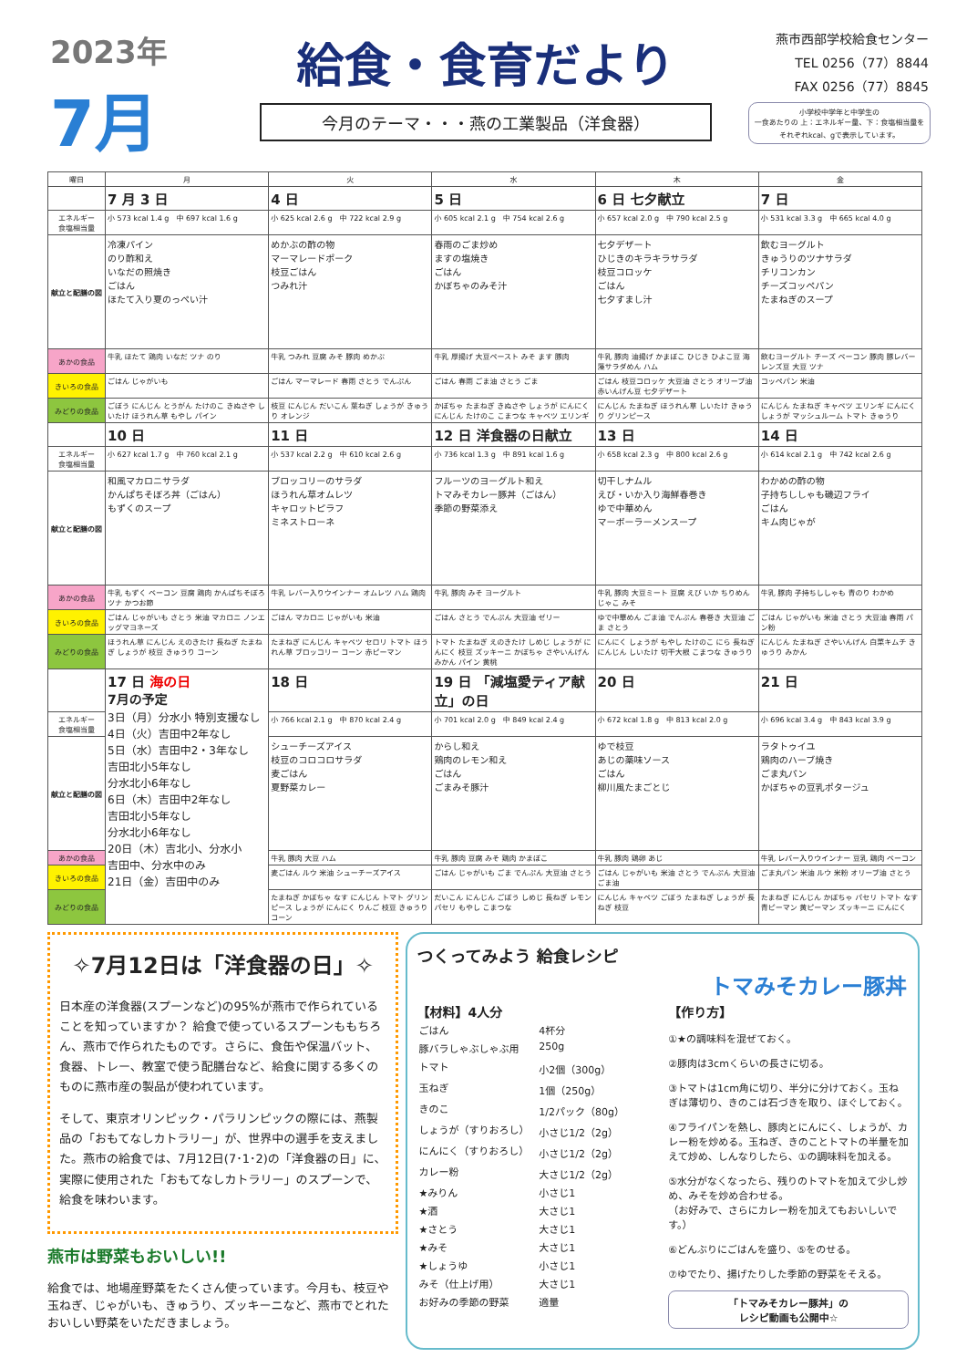2023年
7月
給食・食育だより
今月のテーマ・・・燕の工業製品（洋食器）
燕市西部学校給食センター
TEL 0256（77）8844
FAX 0256（77）8845
小学校中学年と中学生の
一食あたりの 上：エネルギー量、下：食塩相当量を
それぞれkcal、gで表示しています。
| 曜日 | 月 | 火 | 水 | 木 | 金 |
| --- | --- | --- | --- | --- | --- |
| | 7 月 3 日 | 4 日 | 5 日 | 6 日 七夕献立 | 7 日 |
| エネルギー 食塩相当量 | 小 573 kcal 1.4 g 中 697 kcal 1.6 g | 小 625 kcal 2.6 g 中 722 kcal 2.9 g | 小 605 kcal 2.1 g 中 754 kcal 2.6 g | 小 657 kcal 2.0 g 中 790 kcal 2.5 g | 小 531 kcal 3.3 g 中 665 kcal 4.0 g |
| 献立と配膳の図 | 冷凍パイン のり酢和え いなだの照焼き ごはん ほたて入り夏のっぺい汁 | めかぶの酢の物 マーマレードポーク 枝豆ごはん つみれ汁 | 春雨のごま炒め ますの塩焼き ごはん かぼちゃのみそ汁 | 七夕デザート ひじきのキラキラサラダ 枝豆コロッケ ごはん 七夕すまし汁 | 飲むヨーグルト きゅうりのツナサラダ チリコンカン チーズコッペパン たまねぎのスープ |
| あかの食品 | 牛乳 ほたて 鶏肉 いなだ ツナ のり | 牛乳 つみれ 豆腐 みそ 豚肉 めかぶ | 牛乳 厚揚げ 大豆ペースト みそ ます 豚肉 | 牛乳 豚肉 油揚げ かまぼこ ひじき ひよこ豆 海藻サラダめん ハム | 飲むヨーグルト チーズ ベーコン 豚肉 豚レバー レンズ豆 大豆 ツナ |
| きいろの食品 | ごはん じゃがいも | ごはん マーマレード 春雨 さとう でんぷん | ごはん 春雨 ごま油 さとう ごま | ごはん 枝豆コロッケ 大豆油 さとう オリーブ油 赤いんげん豆 七夕デザート | コッペパン 米油 |
| みどりの食品 | ごぼう にんじん とうがん たけのこ きぬさや しいたけ ほうれん草 もやし パイン | 枝豆 にんじん だいこん 葉ねぎ しょうが きゅうり オレンジ | かぼちゃ たまねぎ きぬさや しょうが にんにく にんじん たけのこ こまつな キャベツ エリンギ | にんじん たまねぎ ほうれん草 しいたけ きゅうり グリンピース | にんじん たまねぎ キャベツ エリンギ にんにく しょうが マッシュルーム トマト きゅうり |
| | 10 日 | 11 日 | 12 日 洋食器の日献立 | 13 日 | 14 日 |
| エネルギー 食塩相当量 | 小 627 kcal 1.7 g 中 760 kcal 2.1 g | 小 537 kcal 2.2 g 中 610 kcal 2.6 g | 小 736 kcal 1.3 g 中 891 kcal 1.6 g | 小 658 kcal 2.3 g 中 800 kcal 2.6 g | 小 614 kcal 2.1 g 中 742 kcal 2.6 g |
| 献立と配膳の図 | 和風マカロニサラダ かんぱちそぼろ丼（ごはん） もずくのスープ | ブロッコリーのサラダ ほうれん草オムレツ キャロットピラフ ミネストローネ | フルーツのヨーグルト和え トマみそカレー豚丼（ごはん） 季節の野菜添え | 切干しナムル えび・いか入り海鮮春巻き ゆで中華めん マーボーラーメンスープ | わかめの酢の物 子持ちししゃも磯辺フライ ごはん キム肉じゃが |
| あかの食品 | 牛乳 もずく ベーコン 豆腐 鶏肉 かんぱちそぼろ ツナ かつお節 | 牛乳 レバー入りウインナー オムレツ ハム 鶏肉 | 牛乳 豚肉 みそ ヨーグルト | 牛乳 豚肉 大豆ミート 豆腐 えび いか ちりめんじゃこ みそ | 牛乳 豚肉 子持ちししゃも 青のり わかめ |
| きいろの食品 | ごはん じゃがいも さとう 米油 マカロニ ノンエッグマヨネーズ | ごはん マカロニ じゃがいも 米油 | ごはん さとう でんぷん 大豆油 ゼリー | ゆで中華めん ごま油 でんぷん 春巻き 大豆油 ごま さとう | ごはん じゃがいも 米油 さとう 大豆油 春雨 パン粉 |
| みどりの食品 | ほうれん草 にんじん えのきたけ 長ねぎ たまねぎ しょうが 枝豆 きゅうり コーン | たまねぎ にんじん キャベツ セロリ トマト ほうれん草 ブロッコリー コーン 赤ピーマン | トマト たまねぎ えのきたけ しめじ しょうが にんにく 枝豆 ズッキーニ かぼちゃ さやいんげん みかん パイン 黄桃 | にんにく しょうが もやし たけのこ にら 長ねぎ にんじん しいたけ 切干大根 こまつな きゅうり | にんじん たまねぎ さやいんげん 白菜キムチ きゅうり みかん |
| | 17 日 海の日 7月の予定 3日（月）分水小 特別支援なし 4日（火）吉田中2年なし 5日（水）吉田中2・3年なし 吉田北小5年なし 分水北小6年なし 6日（木）吉田中2年なし 吉田北小5年なし 分水北小6年なし 20日（木）吉北小、分水小 吉田中、分水中のみ 21日（金）吉田中のみ | 18 日 | 19 日 「減塩愛ティア献立」の日 | 20 日 | 21 日 |
| エネルギー 食塩相当量 | | 小 766 kcal 2.1 g 中 870 kcal 2.4 g | 小 701 kcal 2.0 g 中 849 kcal 2.4 g | 小 672 kcal 1.8 g 中 813 kcal 2.0 g | 小 696 kcal 3.4 g 中 843 kcal 3.9 g |
| 献立と配膳の図 | | シューチーズアイス 枝豆のコロコロサラダ 麦ごはん 夏野菜カレー | からし和え 鶏肉のレモン和え ごはん ごまみそ豚汁 | ゆで枝豆 あじの薬味ソース ごはん 柳川風たまごとじ | ラタトゥイユ 鶏肉のハーブ焼き ごま丸パン かぼちゃの豆乳ポタージュ |
| あかの食品 | | 牛乳 豚肉 大豆 ハム | 牛乳 豚肉 豆腐 みそ 鶏肉 かまぼこ | 牛乳 豚肉 鶏卵 あじ | 牛乳 レバー入りウインナー 豆乳 鶏肉 ベーコン |
| きいろの食品 | | 麦ごはん ルウ 米油 シューチーズアイス | ごはん じゃがいも ごま でんぷん 大豆油 さとう | ごはん じゃがいも 米油 さとう でんぷん 大豆油 ごま油 | ごま丸パン 米油 ルウ 米粉 オリーブ油 さとう |
| みどりの食品 | | たまねぎ かぼちゃ なす にんじん トマト グリンピース しょうが にんにく りんご 枝豆 きゅうり コーン | だいこん にんじん ごぼう しめじ 長ねぎ レモン パセリ もやし こまつな | にんじん キャベツ ごぼう たまねぎ しょうが 長ねぎ 枝豆 | たまねぎ にんじん かぼちゃ パセリ トマト なす 青ピーマン 黄ピーマン ズッキーニ にんにく |
✧7月12日は「洋食器の日」✧
日本産の洋食器(スプーンなど)の95%が燕市で作られていることを知っていますか？ 給食で使っているスプーンももちろん、燕市で作られたものです。さらに、食缶や保温バット、食器、トレー、教室で使う配膳台など、給食に関する多くのものに燕市産の製品が使われています。
そして、東京オリンピック・パラリンピックの際には、燕製品の「おもてなしカトラリー」が、世界中の選手を支えました。燕市の給食では、7月12日(7･1･2)の「洋食器の日」に、実際に使用された「おもてなしカトラリー」のスプーンで、給食を味わいます。
燕市は野菜もおいしい!!
給食では、地場産野菜をたくさん使っています。今月も、枝豆や玉ねぎ、じゃがいも、きゅうり、ズッキーニなど、燕市でとれたおいしい野菜をいただきましょう。
つくってみよう 給食レシピ
トマみそカレー豚丼
【材料】4人分
| ごはん | 4杯分 |
| 豚バラしゃぶしゃぶ用 | 250g |
| トマト | 小2個（300g） |
| 玉ねぎ | 1個（250g） |
| きのこ | 1/2パック（80g） |
| しょうが（すりおろし） | 小さじ1/2（2g） |
| にんにく（すりおろし） | 小さじ1/2（2g） |
| カレー粉 | 大さじ1/2（2g） |
| ★みりん | 小さじ1 |
| ★酒 | 大さじ1 |
| ★さとう | 大さじ1 |
| ★みそ | 大さじ1 |
| ★しょうゆ | 小さじ1 |
| みそ（仕上げ用） | 大さじ1 |
| お好みの季節の野菜 | 適量 |
【作り方】
①★の調味料を混ぜておく。
②豚肉は3cmくらいの長さに切る。
③トマトは1cm角に切り、半分に分けておく。玉ねぎは薄切り、きのこは石づきを取り、ほぐしておく。
④フライパンを熱し、豚肉とにんにく、しょうが、カレー粉を炒める。玉ねぎ、きのことトマトの半量を加えて炒め、しんなりしたら、①の調味料を加える。
⑤水分がなくなったら、残りのトマトを加えて少し炒め、みそを炒め合わせる。
（お好みで、さらにカレー粉を加えてもおいしいです。）
⑥どんぶりにごはんを盛り、⑤をのせる。
⑦ゆでたり、揚げたりした季節の野菜をそえる。
「トマみそカレー豚丼」の
レシピ動画も公開中☆